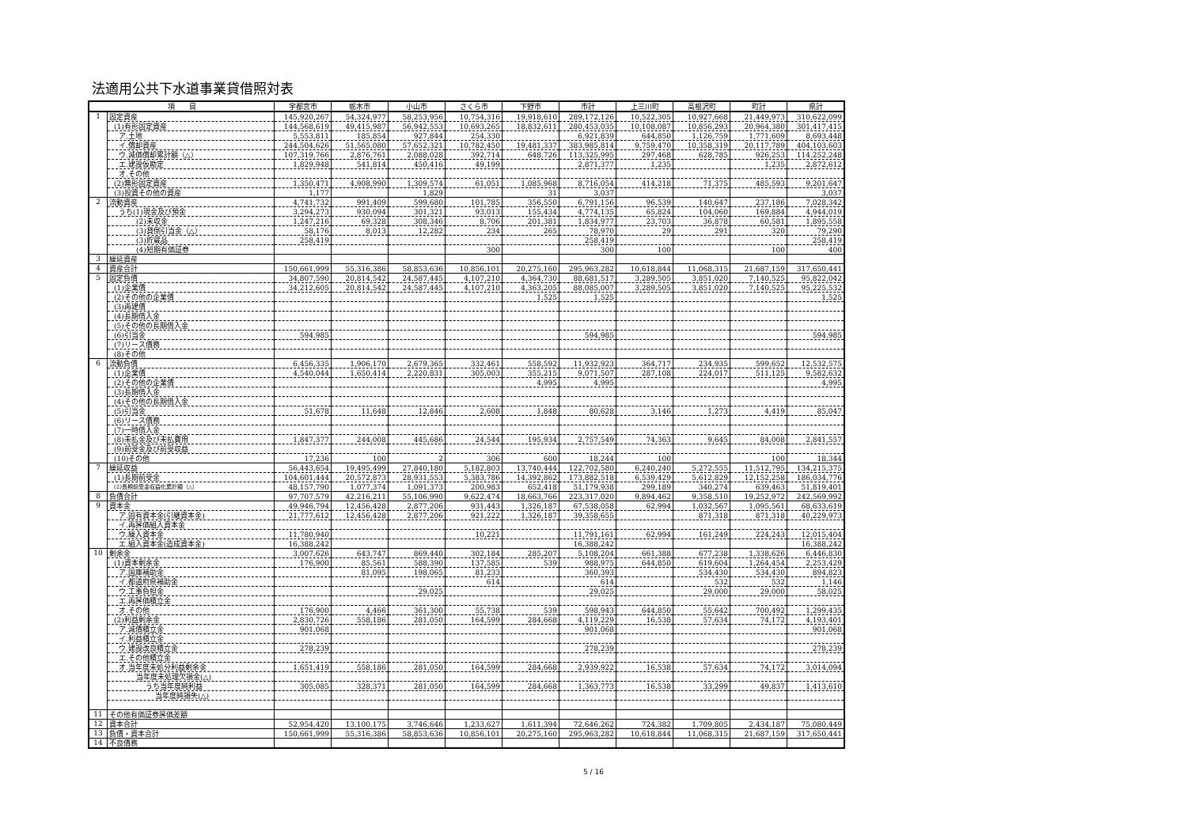法適用公共下水道事業貸借照対表
| 項 目 | | 宇都宮市 | 栃木市 | 小山市 | さくら市 | 下野市 | 市計 | 上三川町 | 高根沢町 | 町計 | 県計 |
| --- | --- | --- | --- | --- | --- | --- | --- | --- | --- | --- | --- |
| 1 | 固定資産 | 145,920,267 | 54,324,977 | 58,253,956 | 10,754,316 | 19,918,610 | 289,172,126 | 10,522,305 | 10,927,668 | 21,449,973 | 310,622,099 |
| | (1)有形固定資産 | 144,568,619 | 49,415,987 | 56,942,553 | 10,693,265 | 18,832,611 | 280,453,035 | 10,108,087 | 10,856,293 | 20,964,380 | 301,417,415 |
| | ア.土地 | 5,553,811 | 185,854 | 927,844 | 254,330 | | 6,921,839 | 644,850 | 1,126,759 | 1,771,609 | 8,693,448 |
| | イ.償却資産 | 244,504,626 | 51,565,080 | 57,652,321 | 10,782,450 | 19,481,337 | 383,985,814 | 9,759,470 | 10,358,319 | 20,117,789 | 404,103,603 |
| | ウ.減価償却累計額（△） | 107,319,766 | 2,876,761 | 2,088,028 | 392,714 | 648,726 | 113,325,995 | 297,468 | 628,785 | 926,253 | 114,252,248 |
| | エ.建設仮勘定 | 1,829,948 | 541,814 | 450,416 | 49,199 | | 2,871,377 | 1,235 | | 1,235 | 2,872,612 |
| | オ.その他 | | | | | | | | | | |
| | (2)無形固定資産 | 1,350,471 | 4,908,990 | 1,309,574 | 61,051 | 1,085,968 | 8,716,054 | 414,218 | 71,375 | 485,593 | 9,201,647 |
| | (3)投資その他の資産 | 1,177 | | 1,829 | | 31 | 3,037 | | | | 3,037 |
| 2 | 流動資産 | 4,741,732 | 991,409 | 599,680 | 101,785 | 356,550 | 6,791,156 | 96,539 | 140,647 | 237,186 | 7,028,342 |
| | うち(1)現金及び預金 | 3,294,273 | 930,094 | 301,321 | 93,013 | 155,434 | 4,774,135 | 65,824 | 104,060 | 169,884 | 4,944,019 |
| | (2)未収金 | 1,247,216 | 69,328 | 308,346 | 8,706 | 201,381 | 1,834,977 | 23,703 | 36,878 | 60,581 | 1,895,558 |
| | (3)貸倒引当金（△） | 58,176 | 8,013 | 12,282 | 234 | 265 | 78,970 | 29 | 291 | 320 | 79,290 |
| | (3)貯蔵品 | 258,419 | | | | | 258,419 | | | | 258,419 |
| | (4)短期有価証券 | | | | 300 | | 300 | 100 | | 100 | 400 |
| 3 | 繰延資産 | | | | | | | | | | |
| 4 | 資産合計 | 150,661,999 | 55,316,386 | 58,853,636 | 10,856,101 | 20,275,160 | 295,963,282 | 10,618,844 | 11,068,315 | 21,687,159 | 317,650,441 |
| 5 | 固定負債 | 34,807,590 | 20,814,542 | 24,587,445 | 4,107,210 | 4,364,730 | 88,681,517 | 3,289,505 | 3,851,020 | 7,140,525 | 95,822,042 |
| | (1)企業債 | 34,212,605 | 20,814,542 | 24,587,445 | 4,107,210 | 4,363,205 | 88,085,007 | 3,289,505 | 3,851,020 | 7,140,525 | 95,225,532 |
| | (2)その他の企業債 | | | | | 1,525 | 1,525 | | | | 1,525 |
| | (3)再建債 | | | | | | | | | | |
| | (4)長期借入金 | | | | | | | | | | |
| | (5)その他の長期借入金 | | | | | | | | | | |
| | (6)引当金 | 594,985 | | | | | 594,985 | | | | 594,985 |
| | (7)リース債務 | | | | | | | | | | |
| | (8)その他 | | | | | | | | | | |
| 6 | 流動負債 | 6,456,335 | 1,906,170 | 2,679,365 | 332,461 | 558,592 | 11,932,923 | 364,717 | 234,935 | 599,652 | 12,532,575 |
| | (1)企業債 | 4,540,044 | 1,650,414 | 2,220,831 | 305,003 | 355,215 | 9,071,507 | 287,108 | 224,017 | 511,125 | 9,582,632 |
| | (2)その他の企業債 | | | | | 4,995 | 4,995 | | | | 4,995 |
| | (3)長期借入金 | | | | | | | | | | |
| | (4)その他の長期借入金 | | | | | | | | | | |
| | (5)引当金 | 51,678 | 11,648 | 12,846 | 2,608 | 1,848 | 80,628 | 3,146 | 1,273 | 4,419 | 85,047 |
| | (6)リース債務 | | | | | | | | | | |
| | (7)一時借入金 | | | | | | | | | | |
| | (8)未払金及び未払費用 | 1,847,377 | 244,008 | 445,686 | 24,544 | 195,934 | 2,757,549 | 74,363 | 9,645 | 84,008 | 2,841,557 |
| | (9)前受金及び前受収益 | | | | | | | | | | |
| | (10)その他 | 17,236 | 100 | 2 | 306 | 600 | 18,244 | 100 | | 100 | 18,344 |
| 7 | 繰延収益 | 56,443,654 | 19,495,499 | 27,840,180 | 5,182,803 | 13,740,444 | 122,702,580 | 6,240,240 | 5,272,555 | 11,512,795 | 134,215,375 |
| | (1)長期前受金 | 104,601,444 | 20,572,873 | 28,931,553 | 5,383,786 | 14,392,862 | 173,882,518 | 6,539,429 | 5,612,829 | 12,152,258 | 186,034,776 |
| | (2)長期前受金収益化累計額（△） | 48,157,790 | 1,077,374 | 1,091,373 | 200,983 | 652,418 | 51,179,938 | 299,189 | 340,274 | 639,463 | 51,819,401 |
| 8 | 負債合計 | 97,707,579 | 42,216,211 | 55,106,990 | 9,622,474 | 18,663,766 | 223,317,020 | 9,894,462 | 9,358,510 | 19,252,972 | 242,569,992 |
| 9 | 資本金 | 49,946,794 | 12,456,428 | 2,877,206 | 931,443 | 1,326,187 | 67,538,058 | 62,994 | 1,032,567 | 1,095,561 | 68,633,619 |
| | ア.固有資本金(引継資本金) | 21,777,612 | 12,456,428 | 2,877,206 | 921,222 | 1,326,187 | 39,358,655 | | 871,318 | 871,318 | 40,229,973 |
| | イ.再評価組入資本金 | | | | | | | | | | |
| | ウ.繰入資本金 | 11,780,940 | | | 10,221 | | 11,791,161 | 62,994 | 161,249 | 224,243 | 12,015,404 |
| | エ.組入資本金(造成資本金) | 16,388,242 | | | | | 16,388,242 | | | | 16,388,242 |
| 10 | 剰余金 | 3,007,626 | 643,747 | 869,440 | 302,184 | 285,207 | 5,108,204 | 661,388 | 677,238 | 1,338,626 | 6,446,830 |
| | (1)資本剰余金 | 176,900 | 85,561 | 588,390 | 137,585 | 539 | 988,975 | 644,850 | 619,604 | 1,264,454 | 2,253,429 |
| | ア.国庫補助金 | | 81,095 | 198,065 | 81,233 | | 360,393 | | 534,430 | 534,430 | 894,823 |
| | イ.都道府県補助金 | | | | 614 | | 614 | | 532 | 532 | 1,146 |
| | ウ.工事負担金 | | | 29,025 | | | 29,025 | | 29,000 | 29,000 | 58,025 |
| | エ.再評価積立金 | | | | | | | | | | |
| | オ.その他 | 176,900 | 4,466 | 361,300 | 55,738 | 539 | 598,943 | 644,850 | 55,642 | 700,492 | 1,299,435 |
| | (2)利益剰余金 | 2,830,726 | 558,186 | 281,050 | 164,599 | 284,668 | 4,119,229 | 16,538 | 57,634 | 74,172 | 4,193,401 |
| | ア.減債積立金 | 901,068 | | | | | 901,068 | | | | 901,068 |
| | イ.利益積立金 | | | | | | | | | | |
| | ウ.建設改良積立金 | 278,239 | | | | | 278,239 | | | | 278,239 |
| | エ.その他積立金 | | | | | | | | | | |
| | オ.当年度未処分利益剰余金 | 1,651,419 | 558,186 | 281,050 | 164,599 | 284,668 | 2,939,922 | 16,538 | 57,634 | 74,172 | 3,014,094 |
| | 当年度未処理欠損金(△) | | | | | | | | | | |
| | うち当年度純利益 | 305,085 | 328,371 | 281,050 | 164,599 | 284,668 | 1,363,773 | 16,538 | 33,299 | 49,837 | 1,413,610 |
| | 当年度純損失(△) | | | | | | | | | | |
| 11 | その他有価証券評価差額 | | | | | | | | | | |
| 12 | 資本合計 | 52,954,420 | 13,100,175 | 3,746,646 | 1,233,627 | 1,611,394 | 72,646,262 | 724,382 | 1,709,805 | 2,434,187 | 75,080,449 |
| 13 | 負債・資本合計 | 150,661,999 | 55,316,386 | 58,853,636 | 10,856,101 | 20,275,160 | 295,963,282 | 10,618,844 | 11,068,315 | 21,687,159 | 317,650,441 |
| 14 | 不良債務 | | | | | | | | | | |
5 / 16